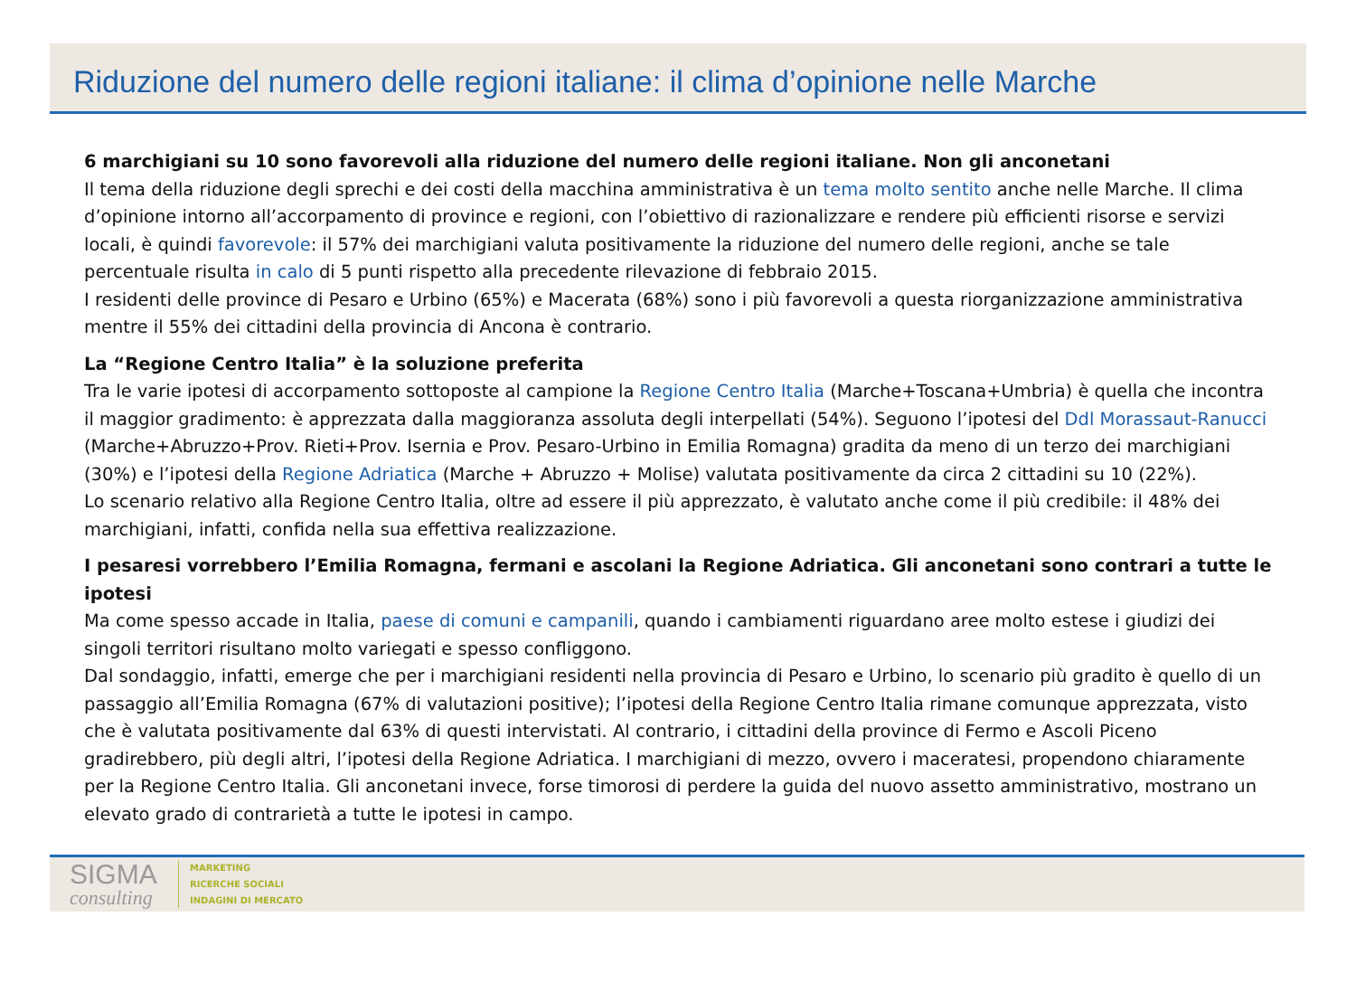Riduzione del numero delle regioni italiane: il clima d’opinione nelle Marche
6 marchigiani su 10 sono favorevoli alla riduzione del numero delle regioni italiane. Non gli anconetani
Il tema della riduzione degli sprechi e dei costi della macchina amministrativa è un tema molto sentito anche nelle Marche. Il clima d’opinione intorno all’accorpamento di province e regioni, con l’obiettivo di razionalizzare e rendere più efficienti risorse e servizi locali, è quindi favorevole: il 57% dei marchigiani valuta positivamente la riduzione del numero delle regioni, anche se tale percentuale risulta in calo di 5 punti rispetto alla precedente rilevazione di febbraio 2015.
I residenti delle province di Pesaro e Urbino (65%) e Macerata (68%) sono i più favorevoli a questa riorganizzazione amministrativa mentre il 55% dei cittadini della provincia di Ancona è contrario.
La “Regione Centro Italia” è la soluzione preferita
Tra le varie ipotesi di accorpamento sottoposte al campione la Regione Centro Italia (Marche+Toscana+Umbria) è quella che incontra il maggior gradimento: è apprezzata dalla maggioranza assoluta degli interpellati (54%). Seguono l’ipotesi del Ddl Morassaut-Ranucci (Marche+Abruzzo+Prov. Rieti+Prov. Isernia e Prov. Pesaro-Urbino in Emilia Romagna) gradita da meno di un terzo dei marchigiani (30%) e l’ipotesi della Regione Adriatica (Marche + Abruzzo + Molise) valutata positivamente da circa 2 cittadini su 10 (22%).
Lo scenario relativo alla Regione Centro Italia, oltre ad essere il più apprezzato, è valutato anche come il più credibile: il 48% dei marchigiani, infatti, confida nella sua effettiva realizzazione.
I pesaresi vorrebbero l’Emilia Romagna, fermani e ascolani la Regione Adriatica. Gli anconetani sono contrari a tutte le ipotesi
Ma come spesso accade in Italia, paese di comuni e campanili, quando i cambiamenti riguardano aree molto estese i giudizi dei singoli territori risultano molto variegati e spesso confliggono.
Dal sondaggio, infatti, emerge che per i marchigiani residenti nella provincia di Pesaro e Urbino, lo scenario più gradito è quello di un passaggio all’Emilia Romagna (67% di valutazioni positive); l’ipotesi della Regione Centro Italia rimane comunque apprezzata, visto che è valutata positivamente dal 63% di questi intervistati. Al contrario, i cittadini della province di Fermo e Ascoli Piceno gradirebbero, più degli altri, l’ipotesi della Regione Adriatica. I marchigiani di mezzo, ovvero i maceratesi, propendono chiaramente per la Regione Centro Italia. Gli anconetani invece, forse timorosi di perdere la guida del nuovo assetto amministrativo, mostrano un elevato grado di contrarietà a tutte le ipotesi in campo.
SIGMA
consulting
MARKETING
RICERCHE SOCIALI
INDAGINI DI MERCATO